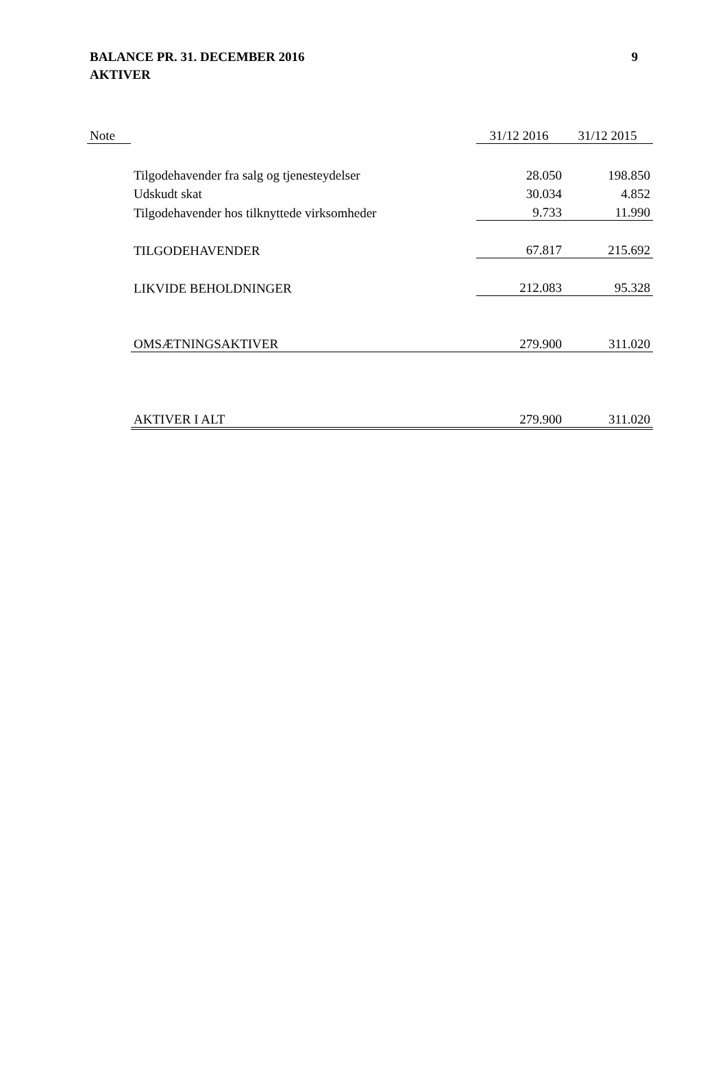BALANCE PR. 31. DECEMBER 2016
AKTIVER
9
| Note | | 31/12 2016 | 31/12 2015 |
| --- | --- | --- | --- |
| | Tilgodehavender fra salg og tjenesteydelser | 28.050 | 198.850 |
| | Udskudt skat | 30.034 | 4.852 |
| | Tilgodehavender hos tilknyttede virksomheder | 9.733 | 11.990 |
| | TILGODEHAVENDER | 67.817 | 215.692 |
| | LIKVIDE BEHOLDNINGER | 212.083 | 95.328 |
| | OMSÆTNINGSAKTIVER | 279.900 | 311.020 |
| | AKTIVER I ALT | 279.900 | 311.020 |